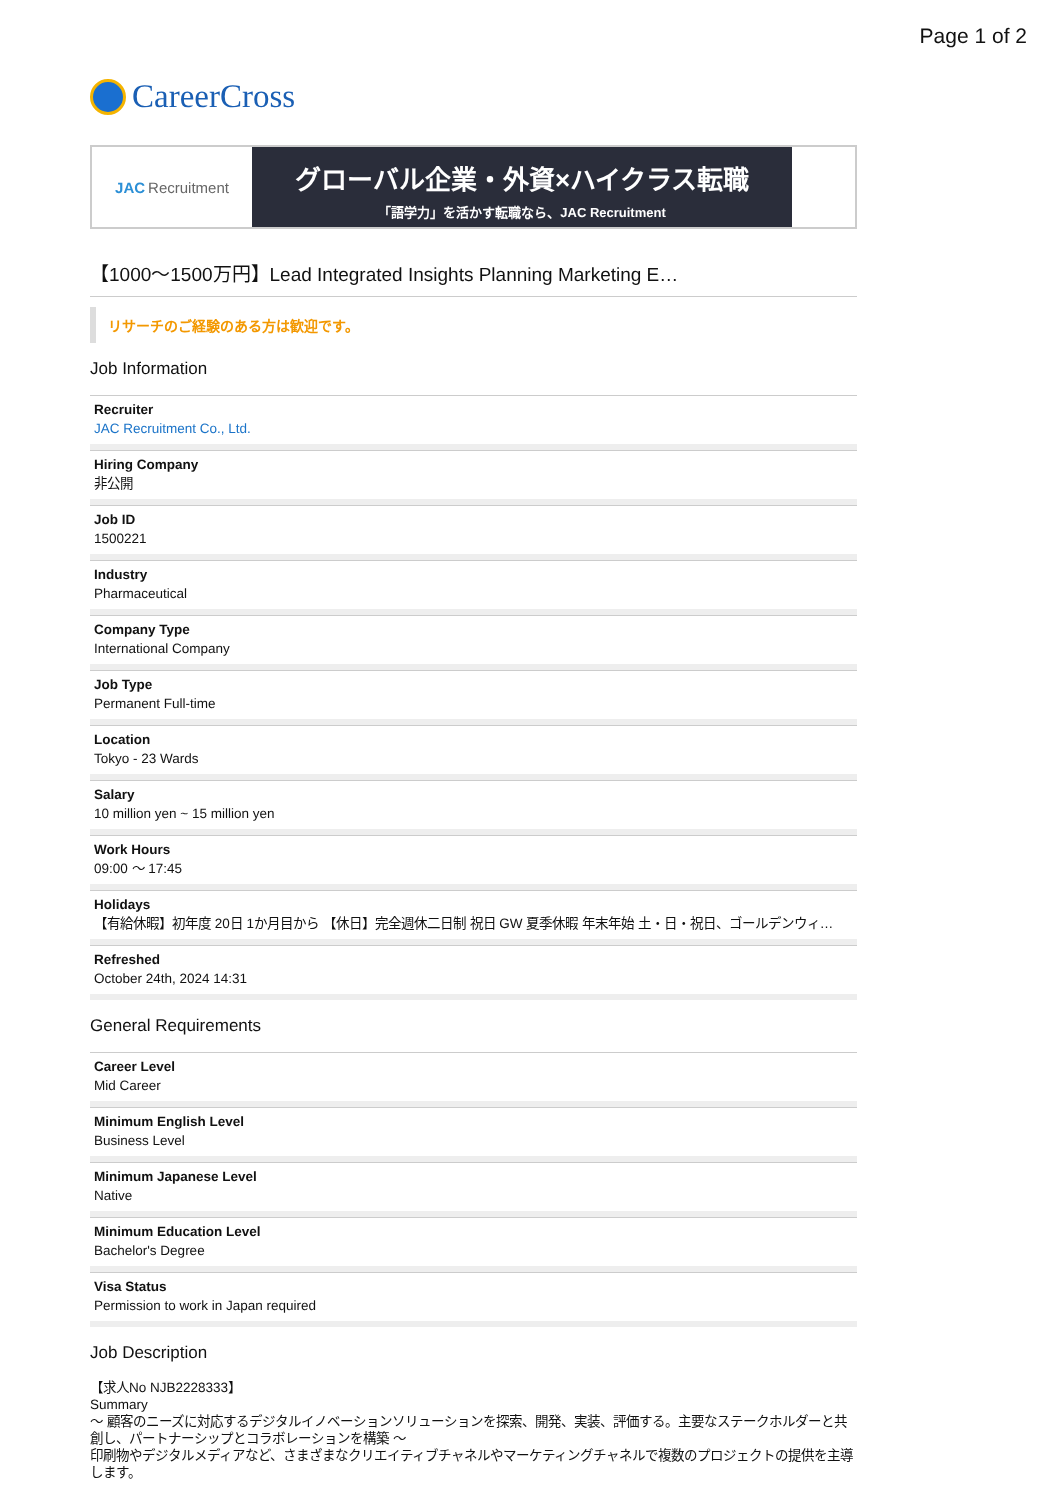Page 1 of 2
CareerCross
JAC Recruitment
グローバル企業・外資×ハイクラス転職
「語学力」を活かす転職なら、JAC Recruitment
【1000～1500万円】Lead Integrated Insights Planning Marketing E…
リサーチのご経験のある方は歓迎です。
Job Information
Recruiter
JAC Recruitment Co., Ltd.
Hiring Company
非公開
Job ID
1500221
Industry
Pharmaceutical
Company Type
International Company
Job Type
Permanent Full-time
Location
Tokyo - 23 Wards
Salary
10 million yen ~ 15 million yen
Work Hours
09:00 ～ 17:45
Holidays
【有給休暇】初年度 20日 1か月目から 【休日】完全週休二日制 祝日 GW 夏季休暇 年末年始 土・日・祝日、ゴールデンウィ…
Refreshed
October 24th, 2024 14:31
General Requirements
Career Level
Mid Career
Minimum English Level
Business Level
Minimum Japanese Level
Native
Minimum Education Level
Bachelor's Degree
Visa Status
Permission to work in Japan required
Job Description
【求人No NJB2228333】
Summary
～ 顧客のニーズに対応するデジタルイノベーションソリューションを探索、開発、実装、評価する。主要なステークホルダーと共創し、パートナーシップとコラボレーションを構築 ～
印刷物やデジタルメディアなど、さまざまなクリエイティブチャネルやマーケティングチャネルで複数のプロジェクトの提供を主導します。